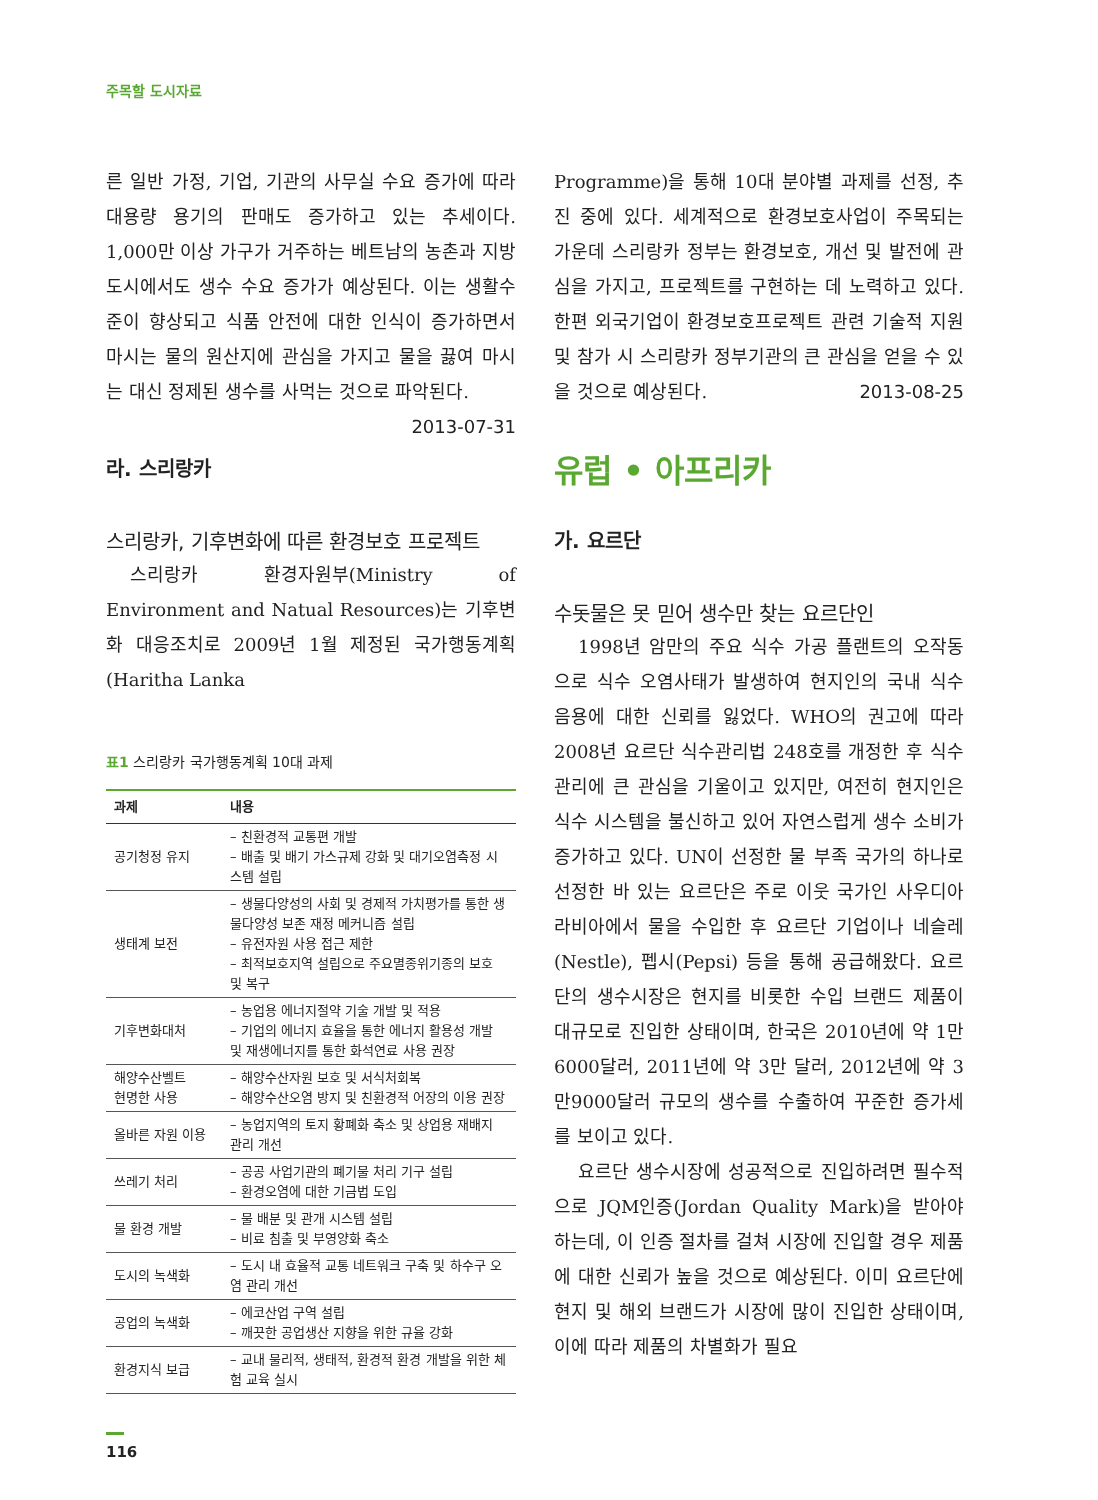주목할 도시자료
른 일반 가정, 기업, 기관의 사무실 수요 증가에 따라 대용량 용기의 판매도 증가하고 있는 추세이다. 1,000만 이상 가구가 거주하는 베트남의 농촌과 지방도시에서도 생수 수요 증가가 예상된다. 이는 생활수준이 향상되고 식품 안전에 대한 인식이 증가하면서 마시는 물의 원산지에 관심을 가지고 물을 끓여 마시는 대신 정제된 생수를 사먹는 것으로 파악된다. 2013-07-31
라. 스리랑카
스리랑카, 기후변화에 따른 환경보호 프로젝트
스리랑카 환경자원부(Ministry of Environment and Natual Resources)는 기후변화 대응조치로 2009년 1월 제정된 국가행동계획(Haritha Lanka
표1 스리랑카 국가행동계획 10대 과제
| 과제 | 내용 |
| --- | --- |
| 공기청정 유지 | – 친환경적 교통편 개발 – 배출 및 배기 가스규제 강화 및 대기오염측정 시스템 설립 |
| 생태계 보전 | – 생물다양성의 사회 및 경제적 가치평가를 통한 생물다양성 보존 재정 메커니즘 설립 – 유전자원 사용 접근 제한 – 최적보호지역 설립으로 주요멸종위기종의 보호 및 복구 |
| 기후변화대처 | – 농업용 에너지절약 기술 개발 및 적용 – 기업의 에너지 효율을 통한 에너지 활용성 개발 및 재생에너지를 통한 화석연료 사용 권장 |
| 해양수산벨트 현명한 사용 | – 해양수산자원 보호 및 서식처회복 – 해양수산오염 방지 및 친환경적 어장의 이용 권장 |
| 올바른 자원 이용 | – 농업지역의 토지 황폐화 축소 및 상업용 재배지 관리 개선 |
| 쓰레기 처리 | – 공공 사업기관의 폐기물 처리 기구 설립 – 환경오염에 대한 기금법 도입 |
| 물 환경 개발 | – 물 배분 및 관개 시스템 설립 – 비료 침출 및 부영양화 축소 |
| 도시의 녹색화 | – 도시 내 효율적 교통 네트워크 구축 및 하수구 오염 관리 개선 |
| 공업의 녹색화 | – 에코산업 구역 설립 – 깨끗한 공업생산 지향을 위한 규율 강화 |
| 환경지식 보급 | – 교내 물리적, 생태적, 환경적 환경 개발을 위한 체험 교육 실시 |
116
Programme)을 통해 10대 분야별 과제를 선정, 추진 중에 있다. 세계적으로 환경보호사업이 주목되는 가운데 스리랑카 정부는 환경보호, 개선 및 발전에 관심을 가지고, 프로젝트를 구현하는 데 노력하고 있다. 한편 외국기업이 환경보호프로젝트 관련 기술적 지원 및 참가 시 스리랑카 정부기관의 큰 관심을 얻을 수 있을 것으로 예상된다. 2013-08-25
유럽 • 아프리카
가. 요르단
수돗물은 못 믿어 생수만 찾는 요르단인
1998년 암만의 주요 식수 가공 플랜트의 오작동으로 식수 오염사태가 발생하여 현지인의 국내 식수 음용에 대한 신뢰를 잃었다. WHO의 권고에 따라 2008년 요르단 식수관리법 248호를 개정한 후 식수 관리에 큰 관심을 기울이고 있지만, 여전히 현지인은 식수 시스템을 불신하고 있어 자연스럽게 생수 소비가 증가하고 있다. UN이 선정한 물 부족 국가의 하나로 선정한 바 있는 요르단은 주로 이웃 국가인 사우디아라비아에서 물을 수입한 후 요르단 기업이나 네슬레(Nestle), 펩시(Pepsi) 등을 통해 공급해왔다. 요르단의 생수시장은 현지를 비롯한 수입 브랜드 제품이 대규모로 진입한 상태이며, 한국은 2010년에 약 1만6000달러, 2011년에 약 3만 달러, 2012년에 약 3만9000달러 규모의 생수를 수출하여 꾸준한 증가세를 보이고 있다.
요르단 생수시장에 성공적으로 진입하려면 필수적으로 JQM인증(Jordan Quality Mark)을 받아야 하는데, 이 인증 절차를 걸쳐 시장에 진입할 경우 제품에 대한 신뢰가 높을 것으로 예상된다. 이미 요르단에 현지 및 해외 브랜드가 시장에 많이 진입한 상태이며, 이에 따라 제품의 차별화가 필요